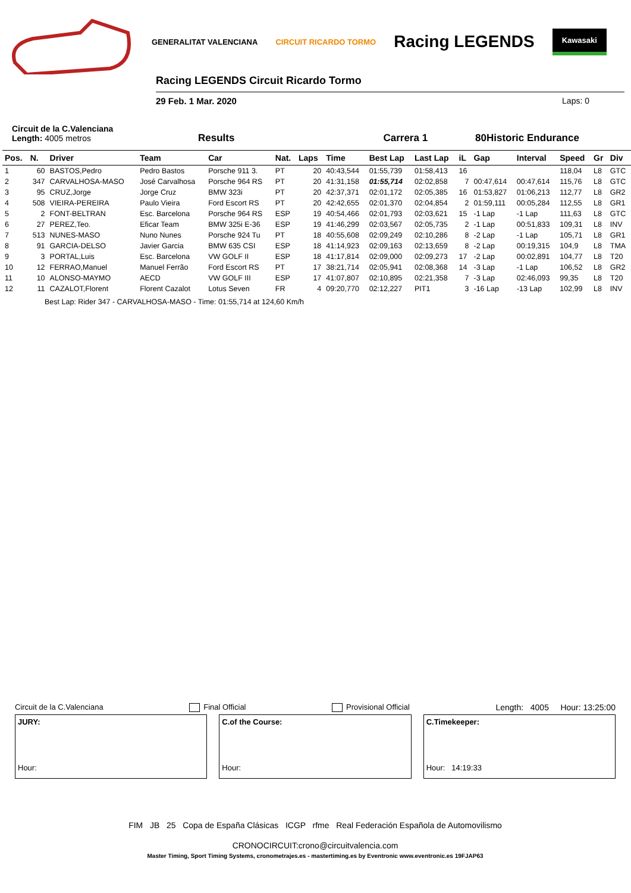GENERALITAT VALENCIANA CIRCUIT RICARDO TORMO Racing LEGENDS Kawasaki
Racing LEGENDS Circuit Ricardo Tormo
29 Feb. 1 Mar. 2020 Laps: 0
Circuit de la C.Valenciana
Length: 4005 metros
Results Carrera 1 80Historic Endurance
| Pos. | N. | Driver | Team | Car | Nat. | Laps | Time | Best Lap | Last Lap | iL | Gap | Interval | Speed | Gr | Div |
| --- | --- | --- | --- | --- | --- | --- | --- | --- | --- | --- | --- | --- | --- | --- | --- |
| 1 | 60 | BASTOS,Pedro | Pedro Bastos | Porsche 911 3. | PT | 20 | 40:43,544 | 01:55,739 | 01:58,413 | 16 | | | 118,04 | L8 | GTC |
| 2 | 347 | CARVALHOSA-MASO | José Carvalhosa | Porsche 964 RS | PT | 20 | 41:31,158 | 01:55,714 | 02:02,858 | 7 | 00:47,614 | 00:47,614 | 115,76 | L8 | GTC |
| 3 | 95 | CRUZ,Jorge | Jorge Cruz | BMW 323i | PT | 20 | 42:37,371 | 02:01,172 | 02:05,385 | 16 | 01:53,827 | 01:06,213 | 112,77 | L8 | GR2 |
| 4 | 508 | VIEIRA-PEREIRA | Paulo Vieira | Ford Escort RS | PT | 20 | 42:42,655 | 02:01,370 | 02:04,854 | 2 | 01:59,111 | 00:05,284 | 112,55 | L8 | GR1 |
| 5 | 2 | FONT-BELTRAN | Esc. Barcelona | Porsche 964 RS | ESP | 19 | 40:54,466 | 02:01,793 | 02:03,621 | 15 | -1 Lap | -1 Lap | 111,63 | L8 | GTC |
| 6 | 27 | PEREZ,Teo. | Eficar Team | BMW 325i E-36 | ESP | 19 | 41:46,299 | 02:03,567 | 02:05,735 | 2 | -1 Lap | 00:51,833 | 109,31 | L8 | INV |
| 7 | 513 | NUNES-MASO | Nuno Nunes | Porsche 924 Tu | PT | 18 | 40:55,608 | 02:09,249 | 02:10,286 | 8 | -2 Lap | -1 Lap | 105,71 | L8 | GR1 |
| 8 | 91 | GARCIA-DELSO | Javier Garcia | BMW 635 CSI | ESP | 18 | 41:14,923 | 02:09,163 | 02:13,659 | 8 | -2 Lap | 00:19,315 | 104,9 | L8 | TMA |
| 9 | 3 | PORTAL,Luis | Esc. Barcelona | VW GOLF II | ESP | 18 | 41:17,814 | 02:09,000 | 02:09,273 | 17 | -2 Lap | 00:02,891 | 104,77 | L8 | T20 |
| 10 | 12 | FERRAO,Manuel | Manuel Ferrão | Ford Escort RS | PT | 17 | 38:21,714 | 02:05,941 | 02:08,368 | 14 | -3 Lap | -1 Lap | 106,52 | L8 | GR2 |
| 11 | 10 | ALONSO-MAYMO | AECD | VW GOLF III | ESP | 17 | 41:07,807 | 02:10,895 | 02:21,358 | 7 | -3 Lap | 02:46,093 | 99,35 | L8 | T20 |
| 12 | 11 | CAZALOT,Florent | Florent Cazalot | Lotus Seven | FR | 4 | 09:20,770 | 02:12,227 | PIT1 | 3 | -16 Lap | -13 Lap | 102,99 | L8 | INV |
Best Lap: Rider 347 - CARVALHOSA-MASO - Time: 01:55,714 at 124,60 Km/h
Circuit de la C.Valenciana Final Official Provisional Official Length: 4005 Hour: 13:25:00
JURY:
Hour:
C.of the Course:
Hour:
C.Timekeeper:
Hour: 14:19:33
FIM JB 25 Copa de España Clásicas ICGP rfme Real Federación Española de Automovilismo
CRONOCIRCUIT:crono@circuitvalencia.com
Master Timing, Sport Timing Systems, cronometrajes.es - mastertiming.es by Eventronic www.eventronic.es 19FJAP63